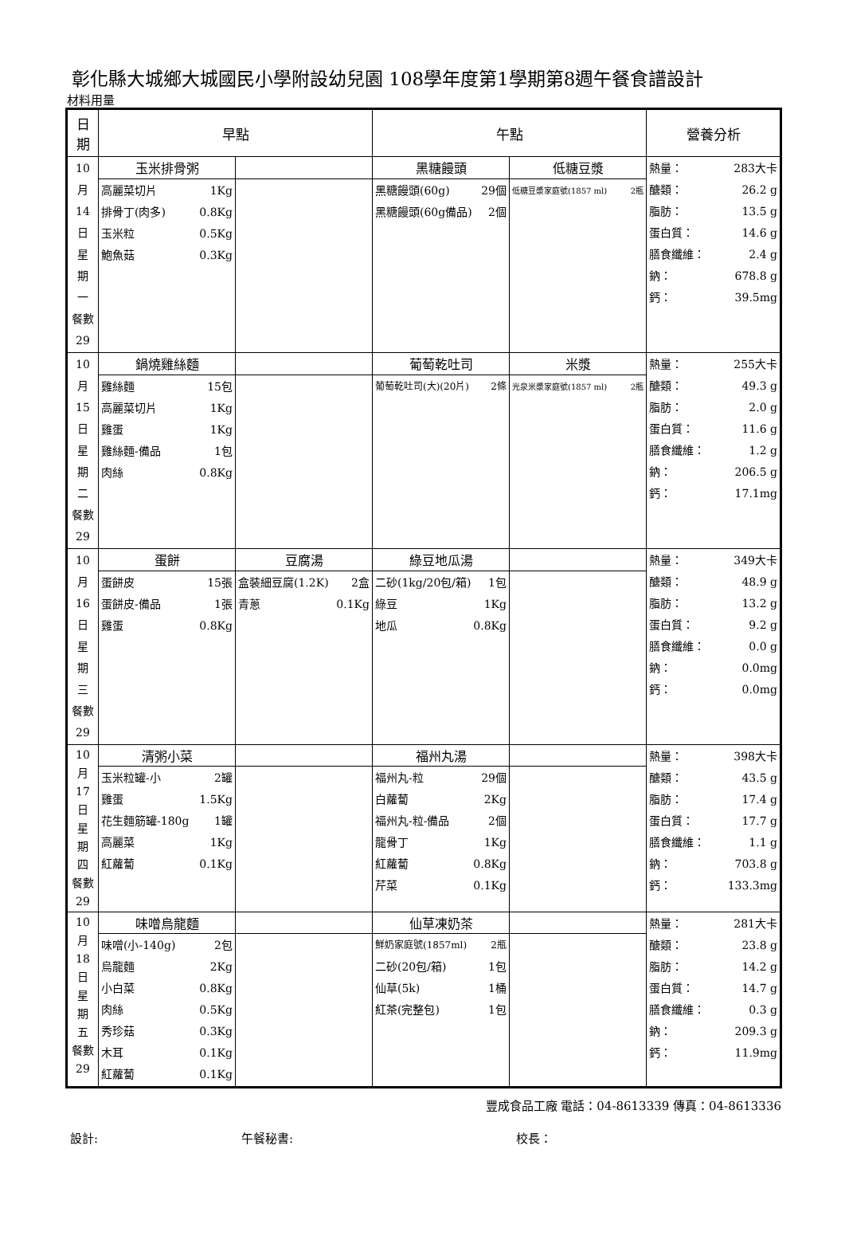彰化縣大城鄉大城國民小學附設幼兒園 108學年度第1學期第8週午餐食譜設計
材料用量
| 日 期 | 早點 | | 午點 | | 營養分析 |
| --- | --- | --- | --- | --- | --- |
| 10 月 14 日 星 期 一 餐數 29 | 玉米排骨粥 | | 黑糖饅頭 | 低糖豆漿 | 熱量： 283大卡 醣類： 26.2 g 脂肪： 13.5 g 蛋白質： 14.6 g 膳食纖維： 2.4 g 鈉： 678.8 g 鈣： 39.5mg |
| | 高麗菜切片 1Kg 排骨丁(肉多) 0.8Kg 玉米粒 0.5Kg 鮑魚菇 0.3Kg | | 黑糖饅頭(60g) 29個 黑糖饅頭(60g備品) 2個 | 低糖豆漿家庭號(1857 ml) 2瓶 | |
| 10 月 15 日 星 期 二 餐數 29 | 鍋燒雞絲麵 | | 葡萄乾吐司 | 米漿 | 熱量： 255大卡 醣類： 49.3 g 脂肪： 2.0 g 蛋白質： 11.6 g 膳食纖維： 1.2 g 鈉： 206.5 g 鈣： 17.1mg |
| | 雞絲麵 15包 高麗菜切片 1Kg 雞蛋 1Kg 雞絲麵-備品 1包 肉絲 0.8Kg | | 葡萄乾吐司(大)(20片) 2條 | 光泉米漿家庭號(1857 ml) 2瓶 | |
| 10 月 16 日 星 期 三 餐數 29 | 蛋餅 | 豆腐湯 | 綠豆地瓜湯 | | 熱量： 349大卡 醣類： 48.9 g 脂肪： 13.2 g 蛋白質： 9.2 g 膳食纖維： 0.0 g 鈉： 0.0mg 鈣： 0.0mg |
| | 蛋餅皮 15張 蛋餅皮-備品 1張 雞蛋 0.8Kg | 盒裝細豆腐(1.2K) 2盒 青蔥 0.1Kg | 二砂(1kg/20包/箱) 1包 綠豆 1Kg 地瓜 0.8Kg | | |
| 10 月 17 日 星 期 四 餐數 29 | 清粥小菜 | | 福州丸湯 | | 熱量： 398大卡 醣類： 43.5 g 脂肪： 17.4 g 蛋白質： 17.7 g 膳食纖維： 1.1 g 鈉： 703.8 g 鈣： 133.3mg |
| | 玉米粒罐-小 2罐 雞蛋 1.5Kg 花生麵筋罐-180g 1罐 高麗菜 1Kg 紅蘿蔔 0.1Kg | | 福州丸-粒 29個 白蘿蔔 2Kg 福州丸-粒-備品 2個 龍骨丁 1Kg 紅蘿蔔 0.8Kg 芹菜 0.1Kg | | |
| 10 月 18 日 星 期 五 餐數 29 | 味噌烏龍麵 | | 仙草凍奶茶 | | 熱量： 281大卡 醣類： 23.8 g 脂肪： 14.2 g 蛋白質： 14.7 g 膳食纖維： 0.3 g 鈉： 209.3 g 鈣： 11.9mg |
| | 味噌(小-140g) 2包 烏龍麵 2Kg 小白菜 0.8Kg 肉絲 0.5Kg 秀珍菇 0.3Kg 木耳 0.1Kg 紅蘿蔔 0.1Kg | | 鮮奶家庭號(1857ml) 2瓶 二砂(20包/箱) 1包 仙草(5k) 1桶 紅茶(完整包) 1包 | | |
豐成食品工廠 電話：04-8613339 傳真：04-8613336
設計: 午餐秘書: 校長：